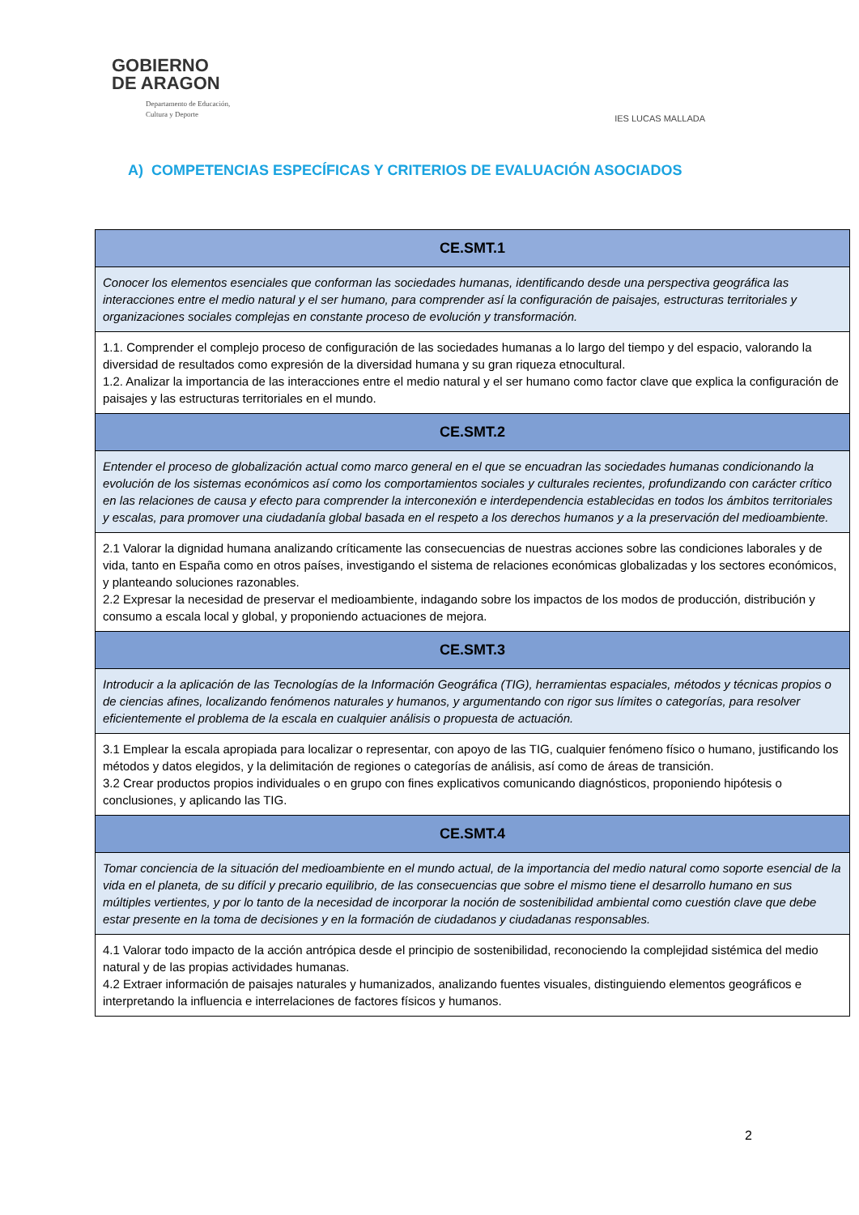GOBIERNO
DE ARAGON
Departamento de Educación,
Cultura y Deporte
IES LUCAS MALLADA
A) COMPETENCIAS ESPECÍFICAS Y CRITERIOS DE EVALUACIÓN ASOCIADOS
| CE.SMT.1 |
| --- |
| Conocer los elementos esenciales que conforman las sociedades humanas, identificando desde una perspectiva geográfica las interacciones entre el medio natural y el ser humano, para comprender así la configuración de paisajes, estructuras territoriales y organizaciones sociales complejas en constante proceso de evolución y transformación. |
| 1.1. Comprender el complejo proceso de configuración de las sociedades humanas a lo largo del tiempo y del espacio, valorando la diversidad de resultados como expresión de la diversidad humana y su gran riqueza etnocultural. 1.2. Analizar la importancia de las interacciones entre el medio natural y el ser humano como factor clave que explica la configuración de paisajes y las estructuras territoriales en el mundo. |
| CE.SMT.2 |
| Entender el proceso de globalización actual como marco general en el que se encuadran las sociedades humanas condicionando la evolución de los sistemas económicos así como los comportamientos sociales y culturales recientes, profundizando con carácter crítico en las relaciones de causa y efecto para comprender la interconexión e interdependencia establecidas en todos los ámbitos territoriales y escalas, para promover una ciudadanía global basada en el respeto a los derechos humanos y a la preservación del medioambiente. |
| 2.1 Valorar la dignidad humana analizando críticamente las consecuencias de nuestras acciones sobre las condiciones laborales y de vida, tanto en España como en otros países, investigando el sistema de relaciones económicas globalizadas y los sectores económicos, y planteando soluciones razonables. 2.2 Expresar la necesidad de preservar el medioambiente, indagando sobre los impactos de los modos de producción, distribución y consumo a escala local y global, y proponiendo actuaciones de mejora. |
| CE.SMT.3 |
| Introducir a la aplicación de las Tecnologías de la Información Geográfica (TIG), herramientas espaciales, métodos y técnicas propios o de ciencias afines, localizando fenómenos naturales y humanos, y argumentando con rigor sus límites o categorías, para resolver eficientemente el problema de la escala en cualquier análisis o propuesta de actuación. |
| 3.1 Emplear la escala apropiada para localizar o representar, con apoyo de las TIG, cualquier fenómeno físico o humano, justificando los métodos y datos elegidos, y la delimitación de regiones o categorías de análisis, así como de áreas de transición. 3.2 Crear productos propios individuales o en grupo con fines explicativos comunicando diagnósticos, proponiendo hipótesis o conclusiones, y aplicando las TIG. |
| CE.SMT.4 |
| Tomar conciencia de la situación del medioambiente en el mundo actual, de la importancia del medio natural como soporte esencial de la vida en el planeta, de su difícil y precario equilibrio, de las consecuencias que sobre el mismo tiene el desarrollo humano en sus múltiples vertientes, y por lo tanto de la necesidad de incorporar la noción de sostenibilidad ambiental como cuestión clave que debe estar presente en la toma de decisiones y en la formación de ciudadanos y ciudadanas responsables. |
| 4.1 Valorar todo impacto de la acción antrópica desde el principio de sostenibilidad, reconociendo la complejidad sistémica del medio natural y de las propias actividades humanas. 4.2 Extraer información de paisajes naturales y humanizados, analizando fuentes visuales, distinguiendo elementos geográficos e interpretando la influencia e interrelaciones de factores físicos y humanos. |
2